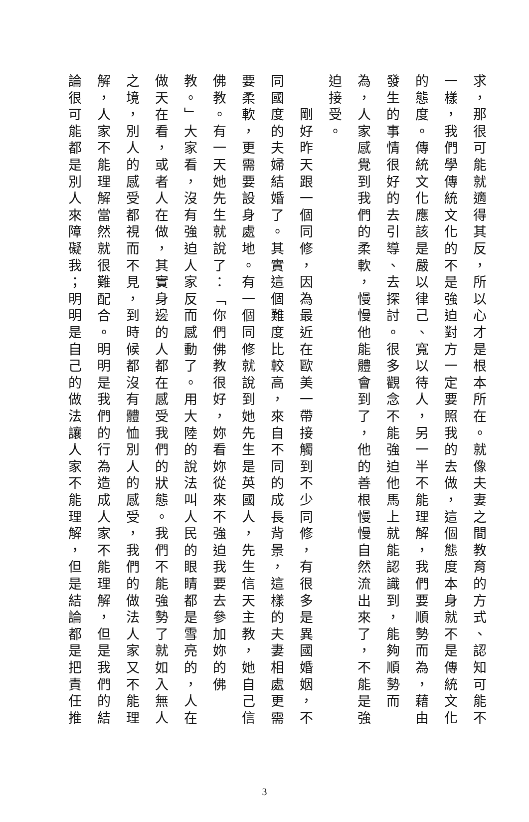求，那很可能就適得其反，所以心才是根本所在。就像夫妻之間教育的方式、認知可能不一樣，我們學傳統文化的不是強迫對方一定要照我的去做，這個態度本身就不是傳統文化的態度。傳統文化應該是嚴以律己、寬以待人，另一半不能理解，我們要順勢而為，藉由發生的事情很好的去引導、去探討。很多觀念不能強迫他馬上就能認識到，能夠順勢而為，人家感覺到我們的柔軟，慢慢他能體會到了，他的善根慢慢自然流出來了，不能是強迫接受。
　　剛好昨天跟一個同修，因為最近在歐美一帶接觸到不少同修，有很多是異國婚姻，不同國度的夫婦結婚了。其實這個難度比較高，來自不同的成長背景，這樣的夫妻相處更需要柔軟，更需要設身處地。有一個同修就說到她先生是英國人，先生信天主教，她自己信佛教。有一天她先生就說了：「你們佛教很好，妳看妳從來不強迫我要去參加妳的佛教。」大家看，沒有強迫人家反而感動了。用大陸的說法叫人民的眼睛都是雪亮的，人在做天在看，或者人在做，其實身邊的人都在感受我們的狀態。我們不能強勢了就如入無人之境，別人的感受都視而不見，到時候都沒有體恤別人的感受，我們的做法人家又不能理解，人家不能理解當然就很難配合。明明是我們的行為造成人家不能理解，但是我們的結論很可能都是別人來障礙我；明明是自己的做法讓人家不能理解，但是結論都是把責任推
3